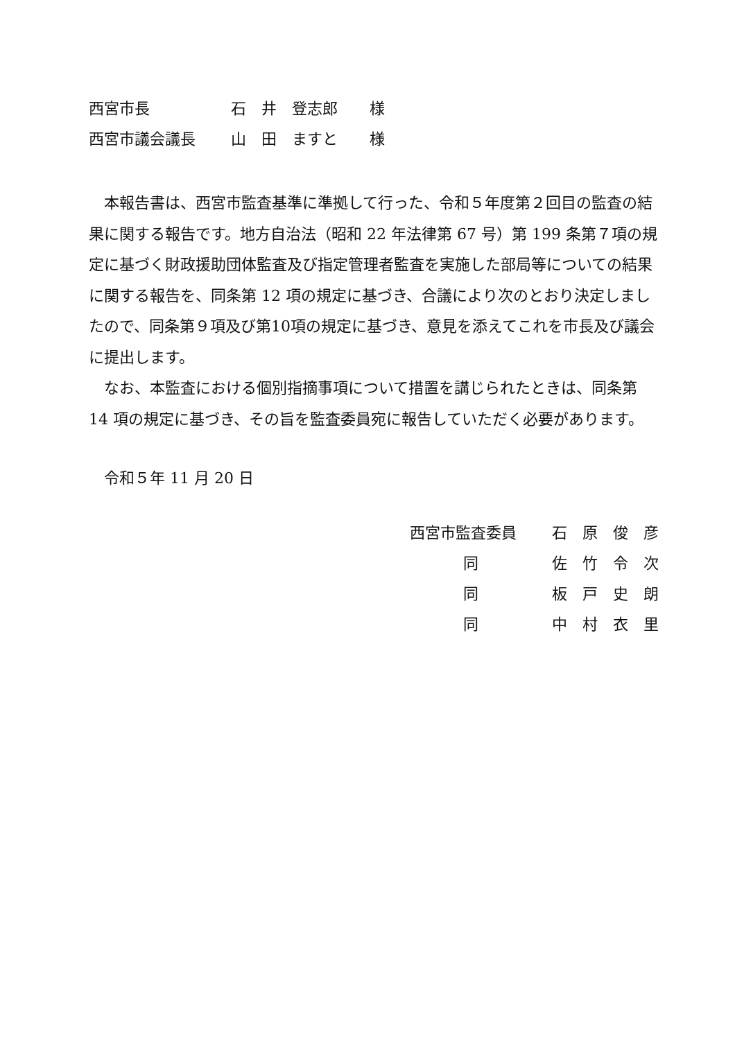西宮市長 石　井　登志郎 様
西宮市議会議長 山　田　ますと 様
本報告書は、西宮市監査基準に準拠して行った、令和５年度第２回目の監査の結果に関する報告です。地方自治法（昭和 22 年法律第 67 号）第 199 条第７項の規定に基づく財政援助団体監査及び指定管理者監査を実施した部局等についての結果に関する報告を、同条第 12 項の規定に基づき、合議により次のとおり決定しましたので、同条第９項及び第10項の規定に基づき、意見を添えてこれを市長及び議会に提出します。
なお、本監査における個別指摘事項について措置を講じられたときは、同条第 14 項の規定に基づき、その旨を監査委員宛に報告していただく必要があります。
令和５年 11 月 20 日
| 西宮市監査委員 | 石 原 俊 彦 |
| 同 | 佐 竹 令 次 |
| 同 | 板 戸 史 朗 |
| 同 | 中 村 衣 里 |